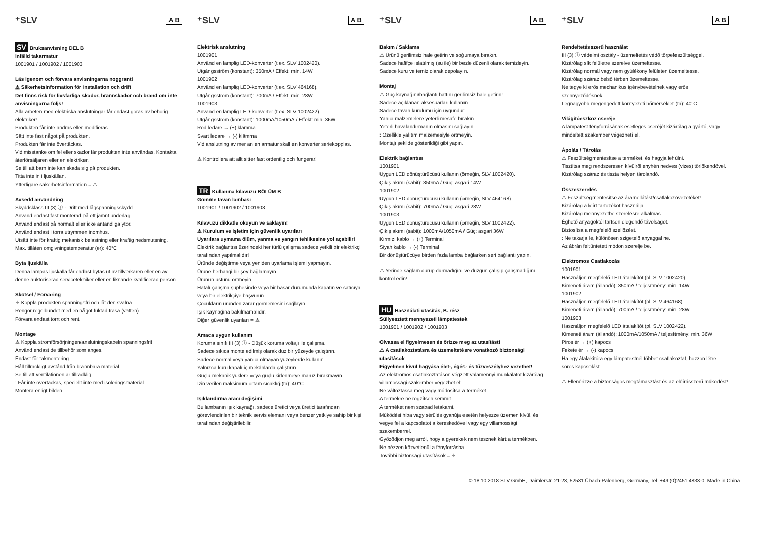⁺SLV A B
SV Bruksanvisning DEL B
Infälld takarmatur
1001901 / 1001902 / 1001903
Läs igenom och förvara anvisningarna noggrant!
⚠ Säkerhetsinformation för installation och drift
Det finns risk för livsfarliga skador, brännskador och brand om inte anvisningarna följs!
Alla arbeten med elektriska anslutningar får endast göras av behörig elektriker!
Produkten får inte ändras eller modifieras.
Sätt inte fast något på produkten.
Produkten får inte övertäckas.
Vid misstanke om fel eller skador får produkten inte användas. Kontakta återförsäljaren eller en elektriker.
Se till att barn inte kan skada sig på produkten.
Titta inte in i ljuskällan.
Ytterligare säkerhetsinformation = ⚠
Avsedd användning
Skyddsklass III (3) Ⓘ - Drift med lågspänningsskydd.
Använd endast fast monterad på ett jämnt underlag.
Använd endast på normalt eller icke antändliga ytor.
Använd endast i torra utrymmen inomhus.
Utsätt inte för kraftig mekanisk belastning eller kraftig nedsmutsning.
Max. tillåten omgivningstemperatur (er): 40°C
Byta ljuskälla
Denna lampas ljuskälla får endast bytas ut av tillverkaren eller en av denne auktoriserad servicetekniker eller en liknande kvalificerad person.
Skötsel / Förvaring
⚠ Koppla produkten spänningsfri och låt den svalna.
Rengör regelbundet med en något fuktad trasa (vatten).
Förvara endast torrt och rent.
Montage
⚠ Koppla strömförsörjningen/anslutningskabeln spänningsfri!
Använd endast de tillbehör som anges.
Endast för takmontering.
Håll tillräckligt avstånd från brännbara material.
Se till att ventilationen är tillräcklig.
: Får inte övertäckas, speciellt inte med isoleringsmaterial.
Montera enligt bilden.
⁺SLV A B
Elektrisk anslutning
1001901
Använd en lämplig LED-konverter (t ex. SLV 1002420).
Utgångsström (konstant): 350mA / Effekt: min. 14W
1001902
Använd en lämplig LED-konverter (t ex. SLV 464168).
Utgångsström (konstant): 700mA / Effekt: min. 28W
1001903
Använd en lämplig LED-konverter (t ex. SLV 1002422).
Utgångsström (konstant): 1000mA/1050mA / Effekt: min. 36W
Röd ledare → (+) klämma
Svart ledare → (-) klämma
Vid anslutning av mer än en armatur skall en konverter seriekopplas.
⚠ Kontrollera att allt sitter fast ordentlig och fungerar!
TR Kullanma kılavuzu BÖLÜM B
Gömme tavan lambası
1001901 / 1001902 / 1001903
Kılavuzu dikkatle okuyun ve saklayın!
⚠ Kurulum ve işletim için güvenlik uyarıları
Uyarılara uymama ölüm, yanma ve yangın tehlikesine yol açabilir!
Elektrik bağlantısı üzerindeki her türlü çalışma sadece yetkili bir elektrikçi tarafından yapılmalıdır!
Üründe değiştirme veya yeniden uyarlama işlemi yapmayın.
Ürüne herhangi bir şey bağlamayın.
Ürünün üstünü örtmeyin.
Hatalı çalışma şüphesinde veya bir hasar durumunda kapatın ve satıcıya veya bir elektrikçiye başvurun.
Çocukların üründen zarar görmemesini sağlayın.
Işık kaynağına bakılmamalıdır.
Diğer güvenlik uyarıları = ⚠
Amaca uygun kullanım
Koruma sınıfı III (3) Ⓘ - Düşük koruma voltajı ile çalışma.
Sadece sıkıca monte edilmiş olarak düz bir yüzeyde çalıştırın.
Sadece normal veya yanıcı olmayan yüzeylerde kullanın.
Yalnızca kuru kapalı iç mekânlarda çalıştırın.
Güçlü mekanik yüklere veya güçlü kirlenmeye maruz bırakmayın.
İzin verilen maksimum ortam sıcaklığı(ta): 40°C
Işıklandırma aracı değişimi
Bu lambanın ışık kaynağı, sadece üretici veya üretici tarafından görevlendirilen bir teknik servis elemanı veya benzer yetkiye sahip bir kişi tarafından değiştirilebilir.
⁺SLV A B
Bakım / Saklama
⚠ Ürünü gerilimsiz hale getirin ve soğumaya bırakın.
Sadece hafifçe ıslatılmış (su ile) bir bezle düzenli olarak temizleyin.
Sadece kuru ve temiz olarak depolayın.
Montaj
⚠ Güç kaynağını/bağlantı hattını gerilimsiz hale getirin!
Sadece açıklanan aksesuarları kullanın.
Sadece tavan kurulumu için uygundur.
Yanıcı malzemelere yeterli mesafe bırakın.
Yeterli havalandırmanın olmasını sağlayın.
: Özellikle yalıtım malzemesiyle örtmeyin.
Montajı şekilde gösterildiği gibi yapın.
Elektrik bağlantısı
1001901
Uygun LED dönüştürücüsü kullanın (örneğin, SLV 1002420).
Çıkış akımı (sabit): 350mA / Güç: asgari 14W
1001902
Uygun LED dönüştürücüsü kullanın (örneğin, SLV 464168).
Çıkış akımı (sabit): 700mA / Güç: asgari 28W
1001903
Uygun LED dönüştürücüsü kullanın (örneğin, SLV 1002422).
Çıkış akımı (sabit): 1000mA/1050mA / Güç: asgari 36W
Kırmızı kablo → (+) Terminal
Siyah kablo → (-) Terminal
Bir dönüştürücüye birden fazla lamba bağlarken seri bağlantı yapın.
⚠ Yerinde sağlam durup durmadığını ve düzgün çalışıp çalışmadığını kontrol edin!
HU Használati utasítás, B. rész
Süllyesztett mennyezeti lámpatestek
1001901 / 1001902 / 1001903
Olvassa el figyelmesen és őrizze meg az utasítást!
⚠ A csatlakoztatásra és üzemeltetésre vonatkozó biztonsági utasítások
Figyelmen kívül hagyása élet-, égés- és tűzveszélyhez vezethet!
Az elektromos csatlakoztatáson végzett valamennyi munkálatot kizárólag villamossági szakember végezhet el!
Ne változtassa meg vagy módosítsa a terméket.
A termékre ne rögzítsen semmit.
A terméket nem szabad letakarni.
Működési hiba vagy sérülés gyanúja esetén helyezze üzemen kívül, és vegye fel a kapcsolatot a kereskedővel vagy egy villamossági szakemberrel.
Győződjön meg arról, hogy a gyerekek nem tesznek kárt a termékben.
Ne nézzen közvetlenül a fényforrásba.
További biztonsági utasítások = ⚠
⁺SLV A B
Rendeltetésszerű használat
III (3) Ⓘ védelmi osztály - üzemeltetés védő törpefeszültséggel.
Kizárólag sík felületre szerelve üzemeltesse.
Kizárólag normál vagy nem gyúlékony felületen üzemeltesse.
Kizárólag száraz belső térben üzemeltesse.
Ne tegye ki erős mechanikus igénybevételnek vagy erős szennyeződésnek.
Legnagyobb megengedett környezeti hőmérséklet (ta): 40°C
Világítóeszköz cseréje
A lámpatest fényforrásának esetleges cseréjét kizárólag a gyártó, vagy minősített szakember végezheti el.
Ápolás / Tárolás
⚠ Feszültségmentesítse a terméket, és hagyja lehűlni.
Tisztítsa meg rendszeresen kívülről enyhén nedves (vizes) törlőkendővel.
Kizárólag száraz és tiszta helyen tárolandó.
Összeszerelés
⚠ Feszültségmentesítse az áramellátást/csatlakozóvezetéket!
Kizárólag a leírt tartozékot használja.
Kizárólag mennyezetbe szerelésre alkalmas.
Éghető anyagoktól tartson elegendő távolságot.
Biztosítsa a megfelelő szellőzést.
: Ne takarja le, különösen szigetelő anyaggal ne.
Az ábrán feltüntetett módon szerelje be.
Elektromos Csatlakozás
1001901
Használjon megfelelő LED átalakítót (pl. SLV 1002420).
Kimeneti áram (állandó): 350mA / teljesítmény: min. 14W
1001902
Használjon megfelelő LED átalakítót (pl. SLV 464168).
Kimeneti áram (állandó): 700mA / teljesítmény: min. 28W
1001903
Használjon megfelelő LED átalakítót (pl. SLV 1002422).
Kimeneti áram (állandó): 1000mA/1050mA / teljesítmény: min. 36W
Piros ér → (+) kapocs
Fekete ér → (-) kapocs
Ha egy átalakítóra egy lámpatestnél többet csatlakoztat, hozzon létre soros kapcsolást.
⚠ Ellenőrizze a biztonságos megtámasztást és az előírásszerű működést!
© 18.10.2018 SLV GmbH, Daimlerstr. 21-23, 52531 Übach-Palenberg, Germany, Tel. +49 (0)2451 4833-0. Made in China.